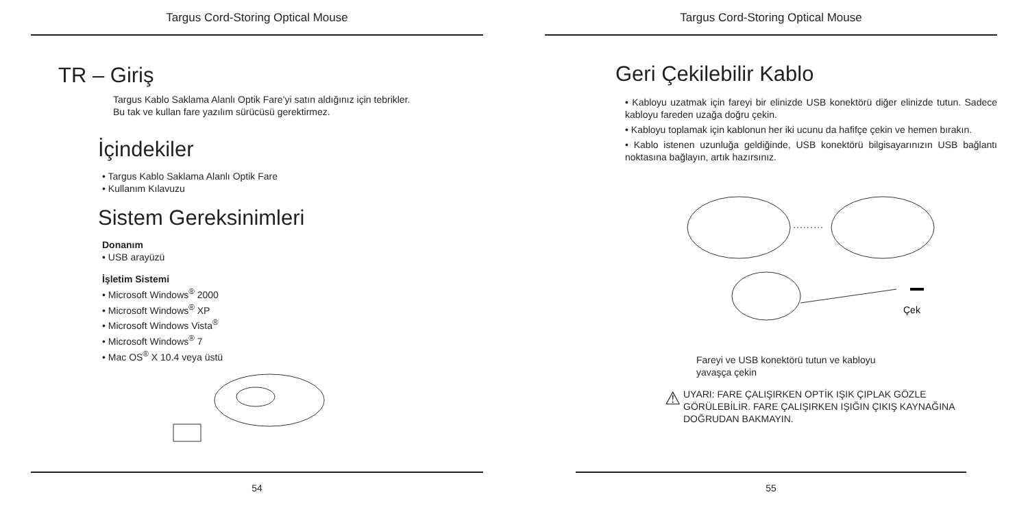Targus Cord-Storing Optical Mouse
TR – Giriş
Targus Kablo Saklama Alanlı Optik Fare’yi satın aldığınız için tebrikler.
Bu tak ve kullan fare yazılım sürücüsü gerektirmez.
İçindekiler
• Targus Kablo Saklama Alanlı Optik Fare
• Kullanım Kılavuzu
Sistem Gereksinimleri
Donanım
• USB arayüzü
İşletim Sistemi
• Microsoft Windows<sup>®</sup> 2000
• Microsoft Windows<sup>®</sup> XP
• Microsoft Windows Vista<sup>®</sup>
• Microsoft Windows<sup>®</sup> 7
• Mac OS<sup>®</sup> X 10.4 veya üstü
54
Targus Cord-Storing Optical Mouse
Geri Çekilebilir Kablo
• Kabloyu uzatmak için fareyi bir elinizde USB konektörü diğer elinizde tutun. Sadece kabloyu fareden uzağa doğru çekin.
• Kabloyu toplamak için kablonun her iki ucunu da hafifçe çekin ve hemen bırakın.
• Kablo istenen uzunluğa geldiğinde, USB konektörü bilgisayarınızın USB bağlantı noktasına bağlayın, artık hazırsınız.
Çek
Fareyi ve USB konektörü tutun ve kabloyu
yavaşça çekin
⚠
UYARI: FARE ÇALIŞIRKEN OPTİK IŞIK ÇIPLAK GÖZLE
GÖRÜLEBİLİR. FARE ÇALIŞIRKEN IŞIĞIN ÇIKIŞ KAYNAĞINA
DOĞRUDAN BAKMAYIN.
55